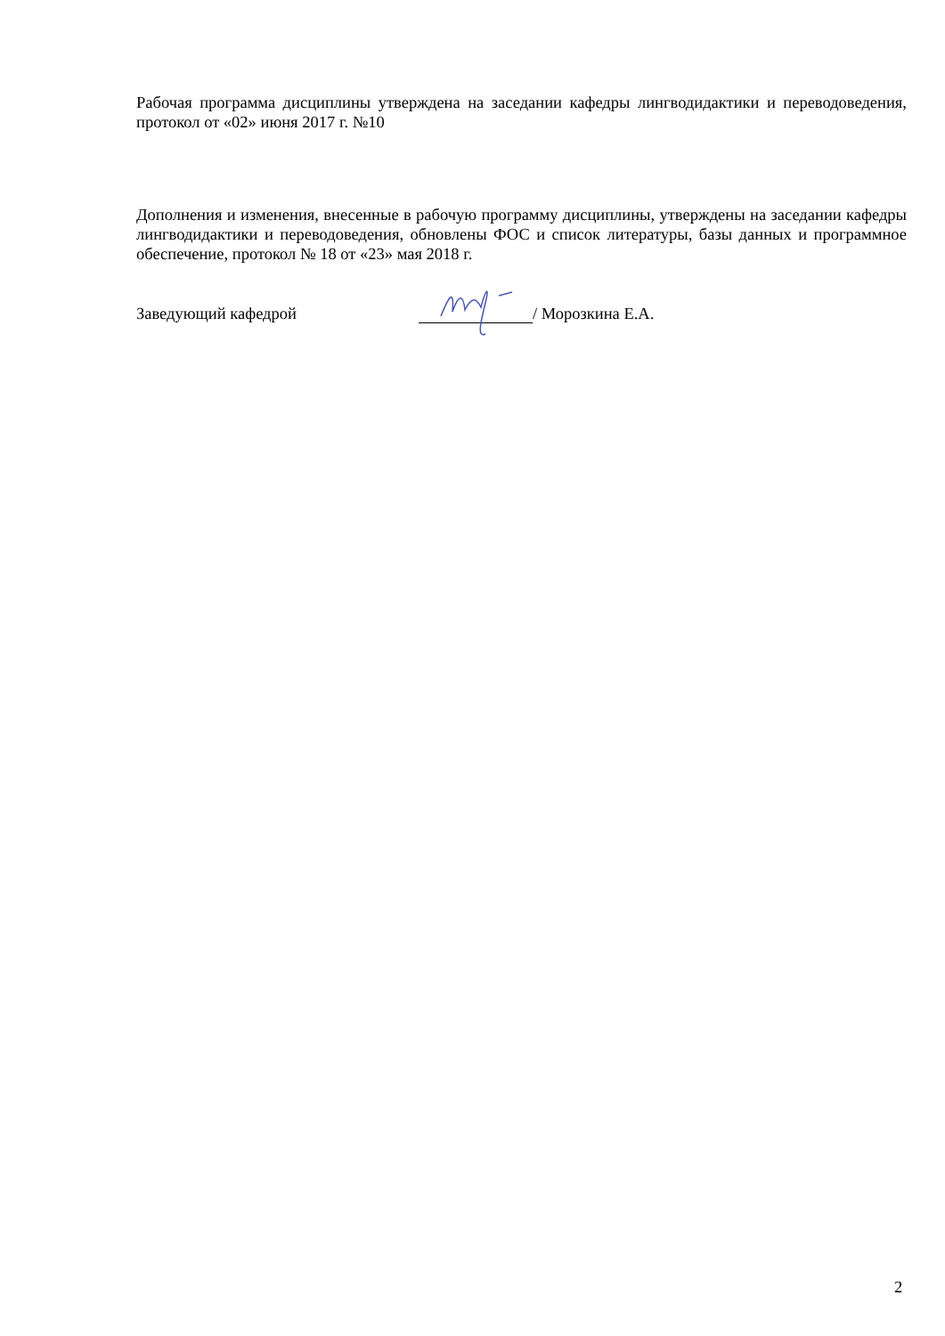Рабочая программа дисциплины утверждена на заседании кафедры лингводидактики и переводоведения, протокол от «02» июня 2017 г. №10
Дополнения и изменения, внесенные в рабочую программу дисциплины, утверждены на заседании кафедры лингводидактики и переводоведения, обновлены ФОС и список литературы, базы данных и программное обеспечение, протокол № 18 от «23» мая 2018 г.
Заведующий кафедрой / Морозкина Е.А.
2